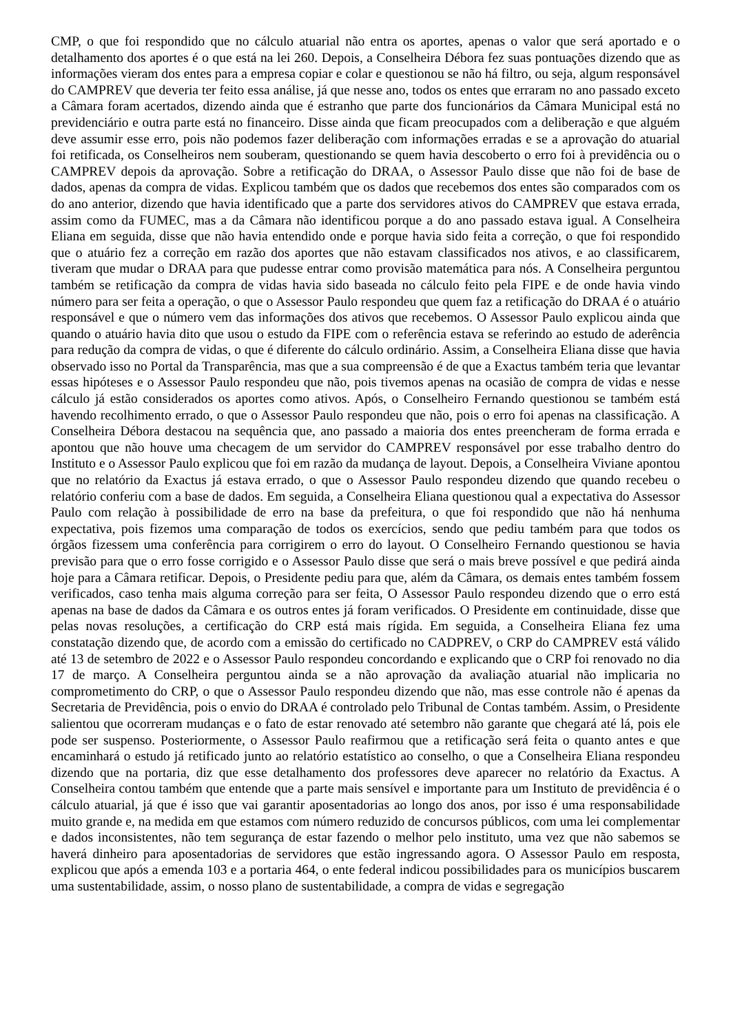CMP, o que foi respondido que no cálculo atuarial não entra os aportes, apenas o valor que será aportado e o detalhamento dos aportes é o que está na lei 260. Depois, a Conselheira Débora fez suas pontuações dizendo que as informações vieram dos entes para a empresa copiar e colar e questionou se não há filtro, ou seja, algum responsável do CAMPREV que deveria ter feito essa análise, já que nesse ano, todos os entes que erraram no ano passado exceto a Câmara foram acertados, dizendo ainda que é estranho que parte dos funcionários da Câmara Municipal está no previdenciário e outra parte está no financeiro. Disse ainda que ficam preocupados com a deliberação e que alguém deve assumir esse erro, pois não podemos fazer deliberação com informações erradas e se a aprovação do atuarial foi retificada, os Conselheiros nem souberam, questionando se quem havia descoberto o erro foi à previdência ou o CAMPREV depois da aprovação. Sobre a retificação do DRAA, o Assessor Paulo disse que não foi de base de dados, apenas da compra de vidas. Explicou também que os dados que recebemos dos entes são comparados com os do ano anterior, dizendo que havia identificado que a parte dos servidores ativos do CAMPREV que estava errada, assim como da FUMEC, mas a da Câmara não identificou porque a do ano passado estava igual. A Conselheira Eliana em seguida, disse que não havia entendido onde e porque havia sido feita a correção, o que foi respondido que o atuário fez a correção em razão dos aportes que não estavam classificados nos ativos, e ao classificarem, tiveram que mudar o DRAA para que pudesse entrar como provisão matemática para nós. A Conselheira perguntou também se retificação da compra de vidas havia sido baseada no cálculo feito pela FIPE e de onde havia vindo número para ser feita a operação, o que o Assessor Paulo respondeu que quem faz a retificação do DRAA é o atuário responsável e que o número vem das informações dos ativos que recebemos. O Assessor Paulo explicou ainda que quando o atuário havia dito que usou o estudo da FIPE com o referência estava se referindo ao estudo de aderência para redução da compra de vidas, o que é diferente do cálculo ordinário. Assim, a Conselheira Eliana disse que havia observado isso no Portal da Transparência, mas que a sua compreensão é de que a Exactus também teria que levantar essas hipóteses e o Assessor Paulo respondeu que não, pois tivemos apenas na ocasião de compra de vidas e nesse cálculo já estão considerados os aportes como ativos. Após, o Conselheiro Fernando questionou se também está havendo recolhimento errado, o que o Assessor Paulo respondeu que não, pois o erro foi apenas na classificação. A Conselheira Débora destacou na sequência que, ano passado a maioria dos entes preencheram de forma errada e apontou que não houve uma checagem de um servidor do CAMPREV responsável por esse trabalho dentro do Instituto e o Assessor Paulo explicou que foi em razão da mudança de layout. Depois, a Conselheira Viviane apontou que no relatório da Exactus já estava errado, o que o Assessor Paulo respondeu dizendo que quando recebeu o relatório conferiu com a base de dados. Em seguida, a Conselheira Eliana questionou qual a expectativa do Assessor Paulo com relação à possibilidade de erro na base da prefeitura, o que foi respondido que não há nenhuma expectativa, pois fizemos uma comparação de todos os exercícios, sendo que pediu também para que todos os órgãos fizessem uma conferência para corrigirem o erro do layout. O Conselheiro Fernando questionou se havia previsão para que o erro fosse corrigido e o Assessor Paulo disse que será o mais breve possível e que pedirá ainda hoje para a Câmara retificar. Depois, o Presidente pediu para que, além da Câmara, os demais entes também fossem verificados, caso tenha mais alguma correção para ser feita, O Assessor Paulo respondeu dizendo que o erro está apenas na base de dados da Câmara e os outros entes já foram verificados. O Presidente em continuidade, disse que pelas novas resoluções, a certificação do CRP está mais rígida. Em seguida, a Conselheira Eliana fez uma constatação dizendo que, de acordo com a emissão do certificado no CADPREV, o CRP do CAMPREV está válido até 13 de setembro de 2022 e o Assessor Paulo respondeu concordando e explicando que o CRP foi renovado no dia 17 de março. A Conselheira perguntou ainda se a não aprovação da avaliação atuarial não implicaria no comprometimento do CRP, o que o Assessor Paulo respondeu dizendo que não, mas esse controle não é apenas da Secretaria de Previdência, pois o envio do DRAA é controlado pelo Tribunal de Contas também. Assim, o Presidente salientou que ocorreram mudanças e o fato de estar renovado até setembro não garante que chegará até lá, pois ele pode ser suspenso. Posteriormente, o Assessor Paulo reafirmou que a retificação será feita o quanto antes e que encaminhará o estudo já retificado junto ao relatório estatístico ao conselho, o que a Conselheira Eliana respondeu dizendo que na portaria, diz que esse detalhamento dos professores deve aparecer no relatório da Exactus. A Conselheira contou também que entende que a parte mais sensível e importante para um Instituto de previdência é o cálculo atuarial, já que é isso que vai garantir aposentadorias ao longo dos anos, por isso é uma responsabilidade muito grande e, na medida em que estamos com número reduzido de concursos públicos, com uma lei complementar e dados inconsistentes, não tem segurança de estar fazendo o melhor pelo instituto, uma vez que não sabemos se haverá dinheiro para aposentadorias de servidores que estão ingressando agora. O Assessor Paulo em resposta, explicou que após a emenda 103 e a portaria 464, o ente federal indicou possibilidades para os municípios buscarem uma sustentabilidade, assim, o nosso plano de sustentabilidade, a compra de vidas e segregação